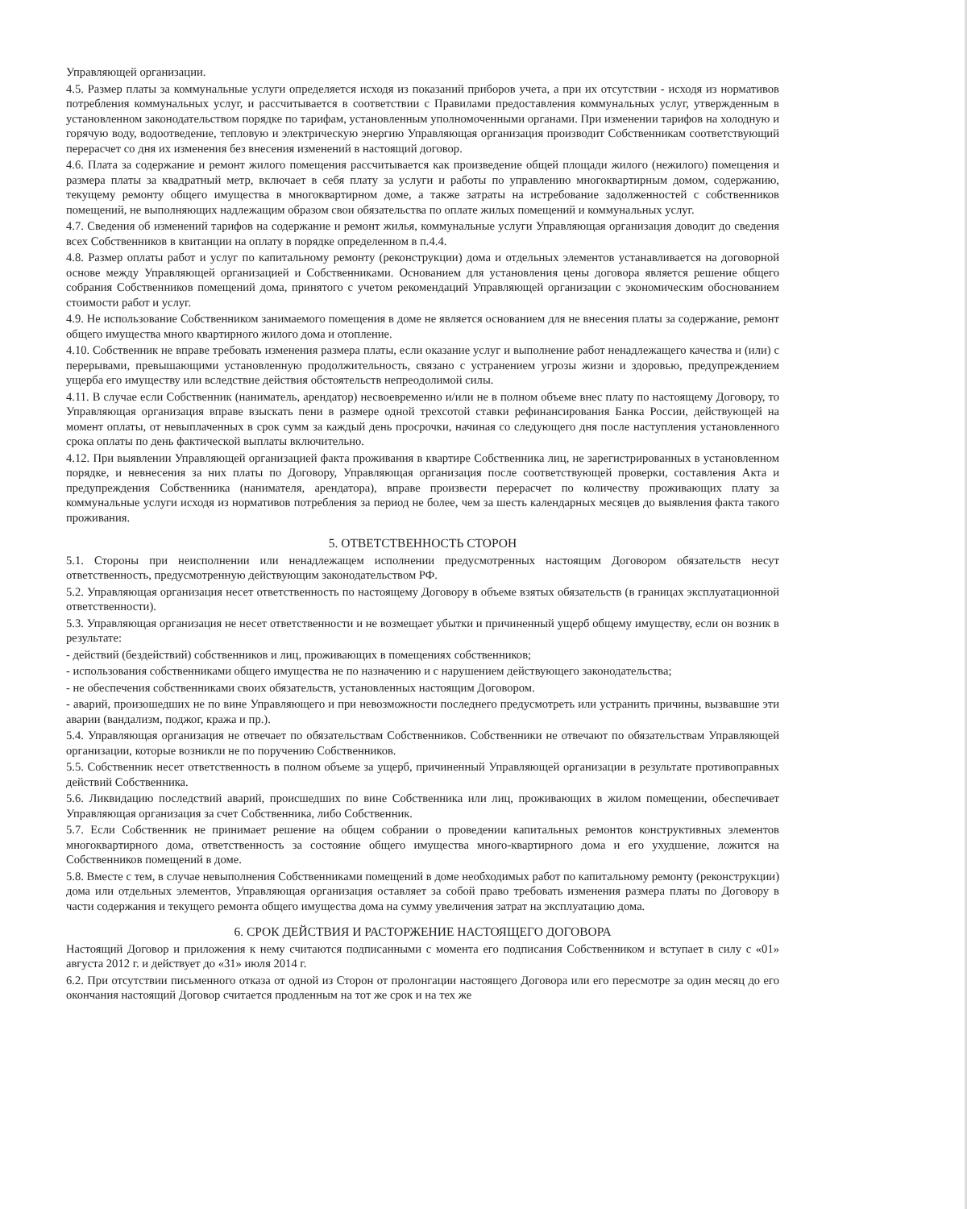Управляющей организации.
4.5. Размер платы за коммунальные услуги определяется исходя из показаний приборов учета, а при их отсутствии - исходя из нормативов потребления коммунальных услуг, и рассчитывается в соответствии с Правилами предоставления коммунальных услуг, утвержденным в установленном законодательством порядке по тарифам, установленным уполномоченными органами. При изменении тарифов на холодную и горячую воду, водоотведение, тепловую и электрическую энергию Управляющая организация производит Собственникам соответствующий перерасчет со дня их изменения без внесения изменений в настоящий договор.
4.6. Плата за содержание и ремонт жилого помещения рассчитывается как произведение общей площади жилого (нежилого) помещения и размера платы за квадратный метр, включает в себя плату за услуги и работы по управлению многоквартирным домом, содержанию, текущему ремонту общего имущества в многоквартирном доме, а также затраты на истребование задолженностей с собственников помещений, не выполняющих надлежащим образом свои обязательства по оплате жилых помещений и коммунальных услуг.
4.7. Сведения об изменений тарифов на содержание и ремонт жилья, коммунальные услуги Управляющая организация доводит до сведения всех Собственников в квитанции на оплату в порядке определенном в п.4.4.
4.8. Размер оплаты работ и услуг по капитальному ремонту (реконструкции) дома и отдельных элементов устанавливается на договорной основе между Управляющей организацией и Собственниками. Основанием для установления цены договора является решение общего собрания Собственников помещений дома, принятого с учетом рекомендаций Управляющей организации с экономическим обоснованием стоимости работ и услуг.
4.9. Не использование Собственником занимаемого помещения в доме не является основанием для не внесения платы за содержание, ремонт общего имущества много квартирного жилого дома и отопление.
4.10. Собственник не вправе требовать изменения размера платы, если оказание услуг и выполнение работ ненадлежащего качества и (или) с перерывами, превышающими установленную продолжительность, связано с устранением угрозы жизни и здоровью, предупреждением ущерба его имуществу или вследствие действия обстоятельств непреодолимой силы.
4.11. В случае если Собственник (наниматель, арендатор) несвоевременно и/или не в полном объеме внес плату по настоящему Договору, то Управляющая организация вправе взыскать пени в размере одной трехсотой ставки рефинансирования Банка России, действующей на момент оплаты, от невыплаченных в срок сумм за каждый день просрочки, начиная со следующего дня после наступления установленного срока оплаты по день фактической выплаты включительно.
4.12. При выявлении Управляющей организацией факта проживания в квартире Собственника лиц, не зарегистрированных в установленном порядке, и невнесения за них платы по Договору, Управляющая организация после соответствующей проверки, составления Акта и предупреждения Собственника (нанимателя, арендатора), вправе произвести перерасчет по количеству проживающих плату за коммунальные услуги исходя из нормативов потребления за период не более, чем за шесть календарных месяцев до выявления факта такого проживания.
5. ОТВЕТСТВЕННОСТЬ СТОРОН
5.1. Стороны при неисполнении или ненадлежащем исполнении предусмотренных настоящим Договором обязательств несут ответственность, предусмотренную действующим законодательством РФ.
5.2. Управляющая организация несет ответственность по настоящему Договору в объеме взятых обязательств (в границах эксплуатационной ответственности).
5.3. Управляющая организация не несет ответственности и не возмещает убытки и причиненный ущерб общему имуществу, если он возник в результате:
- действий (бездействий) собственников и лиц, проживающих в помещениях собственников;
- использования собственниками общего имущества не по назначению и с нарушением действующего законодательства;
- не обеспечения собственниками своих обязательств, установленных настоящим Договором.
- аварий, произошедших не по вине Управляющего и при невозможности последнего предусмотреть или устранить причины, вызвавшие эти аварии (вандализм, поджог, кража и пр.).
5.4. Управляющая организация не отвечает по обязательствам Собственников. Собственники не отвечают по обязательствам Управляющей организации, которые возникли не по поручению Собственников.
5.5. Собственник несет ответственность в полном объеме за ущерб, причиненный Управляющей организации в результате противоправных действий Собственника.
5.6. Ликвидацию последствий аварий, происшедших по вине Собственника или лиц, проживающих в жилом помещении, обеспечивает Управляющая организация за счет Собственника, либо Собственник.
5.7. Если Собственник не принимает решение на общем собрании о проведении капитальных ремонтов конструктивных элементов многоквартирного дома, ответственность за состояние общего имущества много-квартирного дома и его ухудшение, ложится на Собственников помещений в доме.
5.8. Вместе с тем, в случае невыполнения Собственниками помещений в доме необходимых работ по капитальному ремонту (реконструкции) дома или отдельных элементов, Управляющая организация оставляет за собой право требовать изменения размера платы по Договору в части содержания и текущего ремонта общего имущества дома на сумму увеличения затрат на эксплуатацию дома.
6. СРОК ДЕЙСТВИЯ И РАСТОРЖЕНИЕ НАСТОЯЩЕГО ДОГОВОРА
Настоящий Договор и приложения к нему считаются подписанными с момента его подписания Собственником и вступает в силу с «01» августа 2012 г. и действует до «31» июля 2014 г.
6.2. При отсутствии письменного отказа от одной из Сторон от пролонгации настоящего Договора или его пересмотре за один месяц до его окончания настоящий Договор считается продленным на тот же срок и на тех же